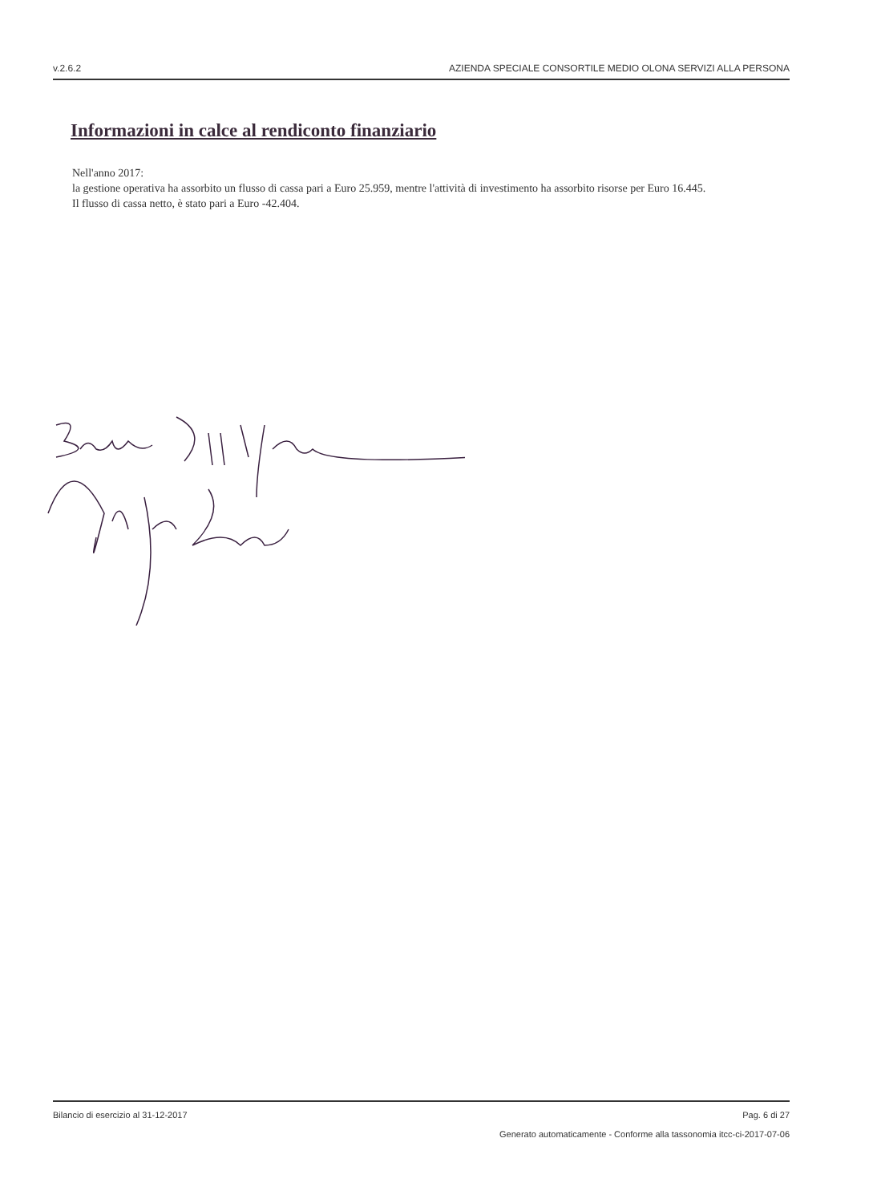v.2.6.2 AZIENDA SPECIALE CONSORTILE MEDIO OLONA SERVIZI ALLA PERSONA
Informazioni in calce al rendiconto finanziario
Nell'anno 2017:
la gestione operativa ha assorbito un flusso di cassa pari a Euro 25.959, mentre l'attività di investimento ha assorbito risorse per Euro 16.445.
Il flusso di cassa netto, è stato pari a Euro -42.404.
Bilancio di esercizio al 31-12-2017 Pag. 6 di 27
Generato automaticamente - Conforme alla tassonomia itcc-ci-2017-07-06